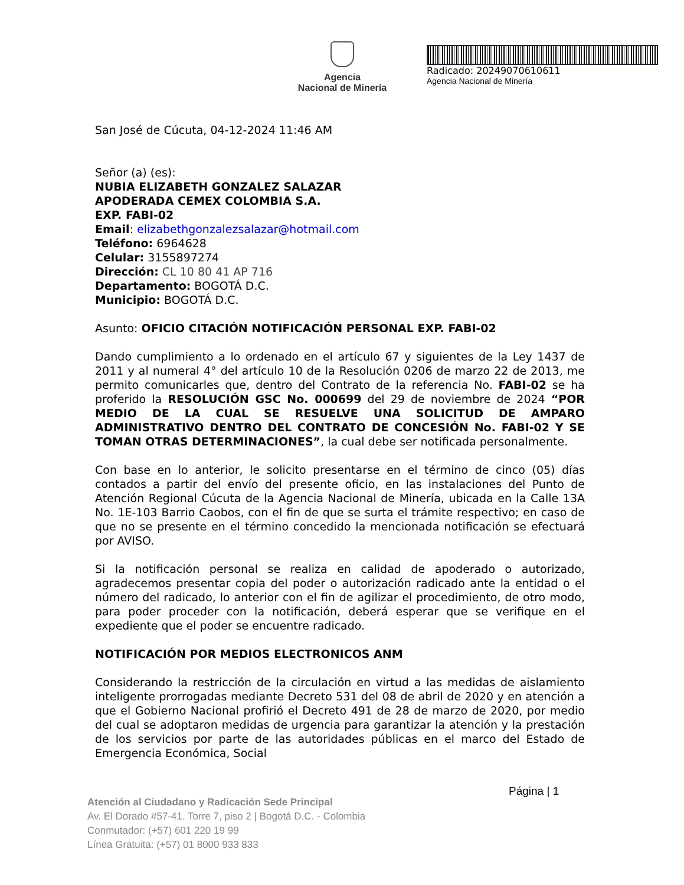Agencia
Nacional de Minería
Radicado: 20249070610611
Agencia Nacional de Minería
San José de Cúcuta, 04-12-2024 11:46 AM
Señor (a) (es):
NUBIA ELIZABETH GONZALEZ SALAZAR
APODERADA CEMEX COLOMBIA S.A.
EXP. FABI-02
Email: elizabethgonzalezsalazar@hotmail.com
Teléfono: 6964628
Celular: 3155897274
Dirección: CL 10 80 41 AP 716
Departamento: BOGOTÁ D.C.
Municipio: BOGOTÁ D.C.
Asunto: OFICIO CITACIÓN NOTIFICACIÓN PERSONAL EXP. FABI-02
Dando cumplimiento a lo ordenado en el artículo 67 y siguientes de la Ley 1437 de 2011 y al numeral 4° del artículo 10 de la Resolución 0206 de marzo 22 de 2013, me permito comunicarles que, dentro del Contrato de la referencia No. FABI-02 se ha proferido la RESOLUCIÓN GSC No. 000699 del 29 de noviembre de 2024 “POR MEDIO DE LA CUAL SE RESUELVE UNA SOLICITUD DE AMPARO ADMINISTRATIVO DENTRO DEL CONTRATO DE CONCESIÓN No. FABI-02 Y SE TOMAN OTRAS DETERMINACIONES”, la cual debe ser notificada personalmente.
Con base en lo anterior, le solicito presentarse en el término de cinco (05) días contados a partir del envío del presente oficio, en las instalaciones del Punto de Atención Regional Cúcuta de la Agencia Nacional de Minería, ubicada en la Calle 13A No. 1E-103 Barrio Caobos, con el fin de que se surta el trámite respectivo; en caso de que no se presente en el término concedido la mencionada notificación se efectuará por AVISO.
Si la notificación personal se realiza en calidad de apoderado o autorizado, agradecemos presentar copia del poder o autorización radicado ante la entidad o el número del radicado, lo anterior con el fin de agilizar el procedimiento, de otro modo, para poder proceder con la notificación, deberá esperar que se verifique en el expediente que el poder se encuentre radicado.
NOTIFICACIÓN POR MEDIOS ELECTRONICOS ANM
Considerando la restricción de la circulación en virtud a las medidas de aislamiento inteligente prorrogadas mediante Decreto 531 del 08 de abril de 2020 y en atención a que el Gobierno Nacional profirió el Decreto 491 de 28 de marzo de 2020, por medio del cual se adoptaron medidas de urgencia para garantizar la atención y la prestación de los servicios por parte de las autoridades públicas en el marco del Estado de Emergencia Económica, Social
Página | 1
Atención al Ciudadano y Radicación Sede Principal
Av. El Dorado #57-41. Torre 7, piso 2 | Bogotá D.C. - Colombia
Conmutador: (+57) 601 220 19 99
Línea Gratuita: (+57) 01 8000 933 833